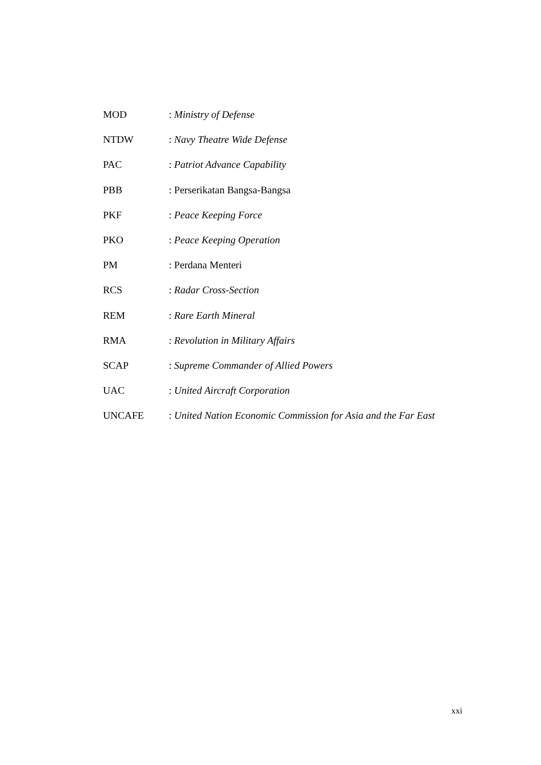MOD: Ministry of Defense
NTDW: Navy Theatre Wide Defense
PAC: Patriot Advance Capability
PBB: Perserikatan Bangsa-Bangsa
PKF: Peace Keeping Force
PKO: Peace Keeping Operation
PM: Perdana Menteri
RCS: Radar Cross-Section
REM: Rare Earth Mineral
RMA: Revolution in Military Affairs
SCAP: Supreme Commander of Allied Powers
UAC: United Aircraft Corporation
UNCAFE: United Nation Economic Commission for Asia and the Far East
xxi